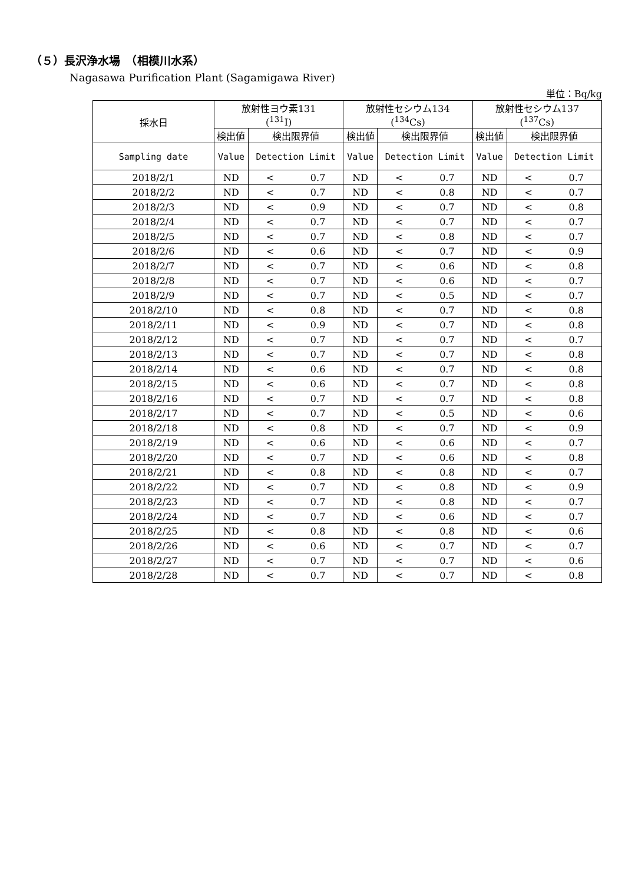（５）長沢浄水場　（相模川水系）
Nagasawa Purification Plant (Sagamigawa River)
単位：Bq/kg
| 採水日 | 放射性ヨウ素131 (<sup>131</sup>I) | | | 放射性セシウム134 (<sup>134</sup>Cs) | | | 放射性セシウム137 (<sup>137</sup>Cs) | | |
| --- | --- | --- | --- | --- | --- | --- | --- | --- | --- |
| | 検出値 | 検出限界値 | | 検出値 | 検出限界値 | | 検出値 | 検出限界値 | |
| Sampling date | Value | Detection Limit | | Value | Detection Limit | | Value | Detection Limit | |
| 2018/2/1 | ND | < | 0.7 | ND | < | 0.7 | ND | < | 0.7 |
| 2018/2/2 | ND | < | 0.7 | ND | < | 0.8 | ND | < | 0.7 |
| 2018/2/3 | ND | < | 0.9 | ND | < | 0.7 | ND | < | 0.8 |
| 2018/2/4 | ND | < | 0.7 | ND | < | 0.7 | ND | < | 0.7 |
| 2018/2/5 | ND | < | 0.7 | ND | < | 0.8 | ND | < | 0.7 |
| 2018/2/6 | ND | < | 0.6 | ND | < | 0.7 | ND | < | 0.9 |
| 2018/2/7 | ND | < | 0.7 | ND | < | 0.6 | ND | < | 0.8 |
| 2018/2/8 | ND | < | 0.7 | ND | < | 0.6 | ND | < | 0.7 |
| 2018/2/9 | ND | < | 0.7 | ND | < | 0.5 | ND | < | 0.7 |
| 2018/2/10 | ND | < | 0.8 | ND | < | 0.7 | ND | < | 0.8 |
| 2018/2/11 | ND | < | 0.9 | ND | < | 0.7 | ND | < | 0.8 |
| 2018/2/12 | ND | < | 0.7 | ND | < | 0.7 | ND | < | 0.7 |
| 2018/2/13 | ND | < | 0.7 | ND | < | 0.7 | ND | < | 0.8 |
| 2018/2/14 | ND | < | 0.6 | ND | < | 0.7 | ND | < | 0.8 |
| 2018/2/15 | ND | < | 0.6 | ND | < | 0.7 | ND | < | 0.8 |
| 2018/2/16 | ND | < | 0.7 | ND | < | 0.7 | ND | < | 0.8 |
| 2018/2/17 | ND | < | 0.7 | ND | < | 0.5 | ND | < | 0.6 |
| 2018/2/18 | ND | < | 0.8 | ND | < | 0.7 | ND | < | 0.9 |
| 2018/2/19 | ND | < | 0.6 | ND | < | 0.6 | ND | < | 0.7 |
| 2018/2/20 | ND | < | 0.7 | ND | < | 0.6 | ND | < | 0.8 |
| 2018/2/21 | ND | < | 0.8 | ND | < | 0.8 | ND | < | 0.7 |
| 2018/2/22 | ND | < | 0.7 | ND | < | 0.8 | ND | < | 0.9 |
| 2018/2/23 | ND | < | 0.7 | ND | < | 0.8 | ND | < | 0.7 |
| 2018/2/24 | ND | < | 0.7 | ND | < | 0.6 | ND | < | 0.7 |
| 2018/2/25 | ND | < | 0.8 | ND | < | 0.8 | ND | < | 0.6 |
| 2018/2/26 | ND | < | 0.6 | ND | < | 0.7 | ND | < | 0.7 |
| 2018/2/27 | ND | < | 0.7 | ND | < | 0.7 | ND | < | 0.6 |
| 2018/2/28 | ND | < | 0.7 | ND | < | 0.7 | ND | < | 0.8 |